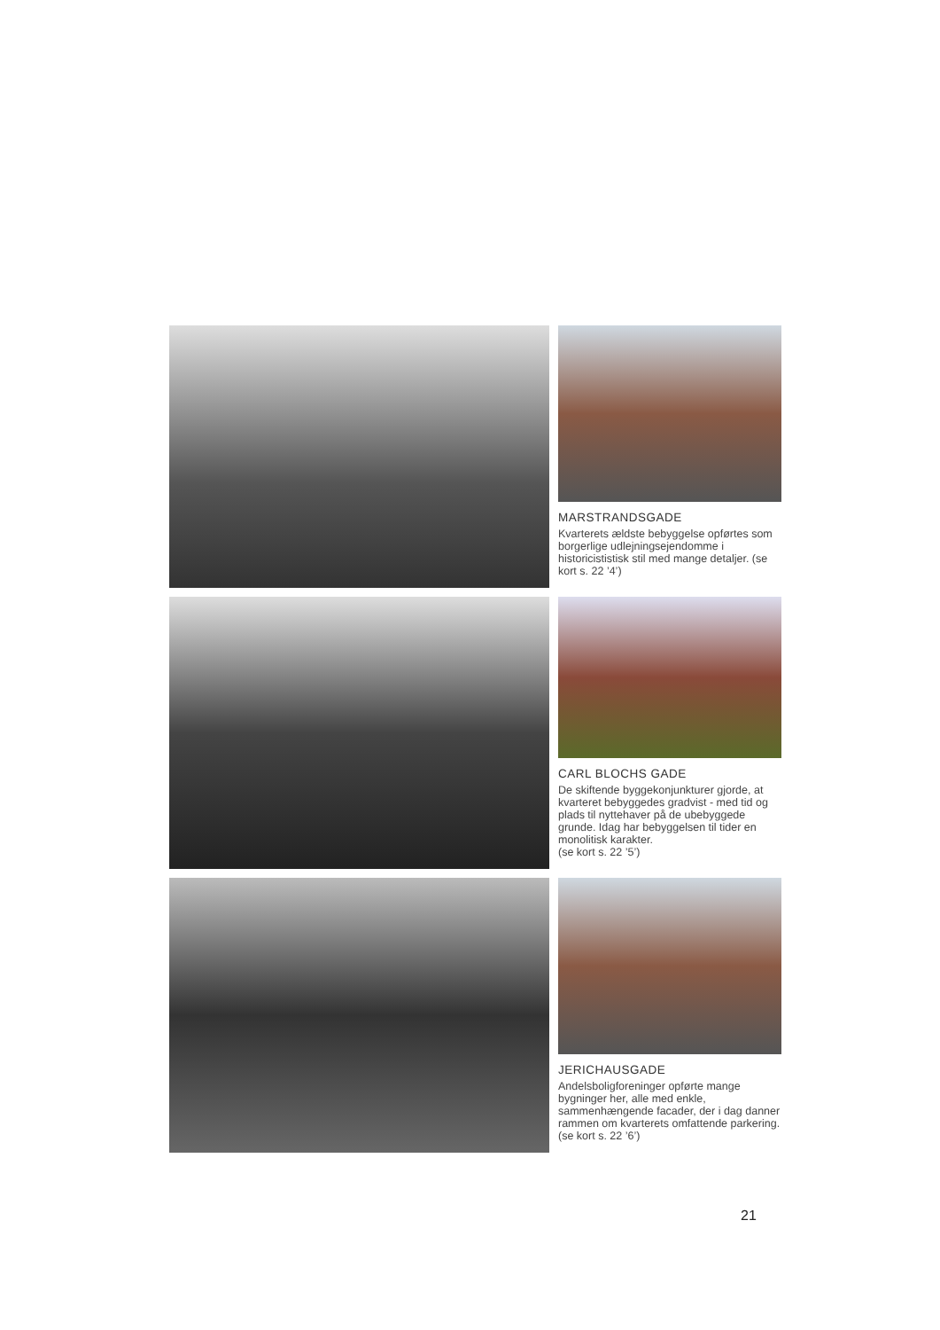MARSTRANDSGADE
Kvarterets ældste bebyggelse opførtes som borgerlige udlejningsejendomme i historicististisk stil med mange detaljer. (se kort s. 22 ’4’)
CARL BLOCHS GADE
De skiftende byggekonjunkturer gjorde, at kvarteret bebyggedes gradvist - med tid og plads til nyttehaver på de ubebyggede grunde. Idag har bebyggelsen til tider en monolitisk karakter.
(se kort s. 22 ’5’)
JERICHAUSGADE
Andelsboligforeninger opførte mange bygninger her, alle med enkle, sammenhængende facader, der i dag danner rammen om kvarterets omfattende parkering.(se kort s. 22 ’6’)
21